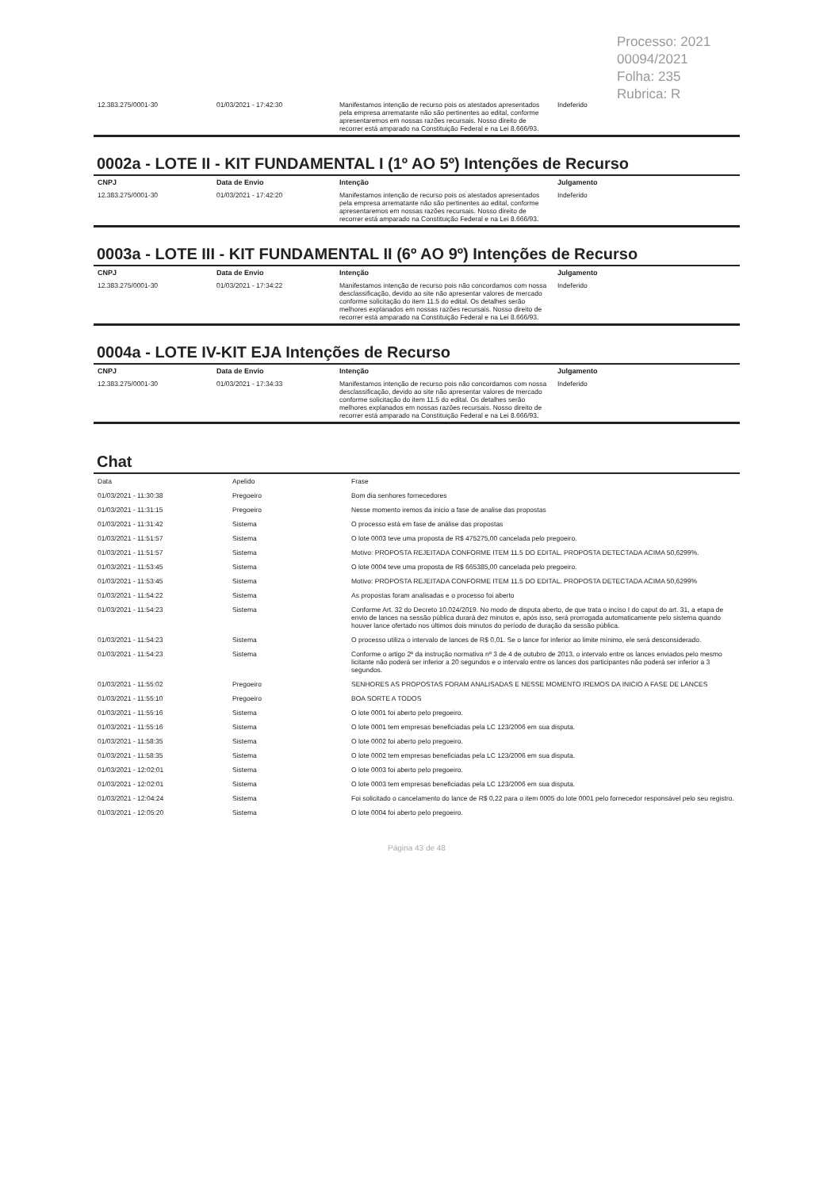Processo: 2021 00094/2021
Folha: 235
Rubrica: R
| 12.383.275/0001-30 | 01/03/2021 - 17:42:30 | Manifestamos intenção de recurso pois os atestados apresentados pela empresa arrematante não são pertinentes ao edital, conforme apresentaremos em nossas razões recursais. Nosso direito de recorrer está amparado na Constituição Federal e na Lei 8.666/93. | Indeferido |
0002a - LOTE II - KIT FUNDAMENTAL I (1º AO 5º) Intenções de Recurso
| CNPJ | Data de Envio | Intenção | Julgamento |
| --- | --- | --- | --- |
| 12.383.275/0001-30 | 01/03/2021 - 17:42:20 | Manifestamos intenção de recurso pois os atestados apresentados pela empresa arrematante não são pertinentes ao edital, conforme apresentaremos em nossas razões recursais. Nosso direito de recorrer está amparado na Constituição Federal e na Lei 8.666/93. | Indeferido |
0003a - LOTE III - KIT FUNDAMENTAL II (6º AO 9º) Intenções de Recurso
| CNPJ | Data de Envio | Intenção | Julgamento |
| --- | --- | --- | --- |
| 12.383.275/0001-30 | 01/03/2021 - 17:34:22 | Manifestamos intenção de recurso pois não concordamos com nossa desclassificação, devido ao site não apresentar valores de mercado conforme solicitação do item 11.5 do edital. Os detalhes serão melhores explanados em nossas razões recursais. Nosso direito de recorrer está amparado na Constituição Federal e na Lei 8.666/93. | Indeferido |
0004a - LOTE IV-KIT EJA Intenções de Recurso
| CNPJ | Data de Envio | Intenção | Julgamento |
| --- | --- | --- | --- |
| 12.383.275/0001-30 | 01/03/2021 - 17:34:33 | Manifestamos intenção de recurso pois não concordamos com nossa desclassificação, devido ao site não apresentar valores de mercado conforme solicitação do item 11.5 do edital. Os detalhes serão melhores explanados em nossas razões recursais. Nosso direito de recorrer está amparado na Constituição Federal e na Lei 8.666/93. | Indeferido |
Chat
| Data | Apelido | Frase |
| 01/03/2021 - 11:30:38 | Pregoeiro | Bom dia senhores fornecedores |
| 01/03/2021 - 11:31:15 | Pregoeiro | Nesse momento iremos da inicio a fase de analise das propostas |
| 01/03/2021 - 11:31:42 | Sistema | O processo está em fase de análise das propostas |
| 01/03/2021 - 11:51:57 | Sistema | O lote 0003 teve uma proposta de R$ 475275,00 cancelada pelo pregoeiro. |
| 01/03/2021 - 11:51:57 | Sistema | Motivo: PROPOSTA REJEITADA CONFORME ITEM 11.5 DO EDITAL. PROPOSTA DETECTADA ACIMA 50,6299%. |
| 01/03/2021 - 11:53:45 | Sistema | O lote 0004 teve uma proposta de R$ 665385,00 cancelada pelo pregoeiro. |
| 01/03/2021 - 11:53:45 | Sistema | Motivo: PROPOSTA REJEITADA CONFORME ITEM 11.5 DO EDITAL. PROPOSTA DETECTADA ACIMA 50,6299% |
| 01/03/2021 - 11:54:22 | Sistema | As propostas foram analisadas e o processo foi aberto |
| 01/03/2021 - 11:54:23 | Sistema | Conforme Art. 32 do Decreto 10.024/2019. No modo de disputa aberto, de que trata o inciso I do caput do art. 31, a etapa de envio de lances na sessão pública durará dez minutos e, após isso, será prorrogada automaticamente pelo sistema quando houver lance ofertado nos últimos dois minutos do período de duração da sessão pública. |
| 01/03/2021 - 11:54:23 | Sistema | O processo utiliza o intervalo de lances de R$ 0,01. Se o lance for inferior ao limite mínimo, ele será desconsiderado. |
| 01/03/2021 - 11:54:23 | Sistema | Conforme o artigo 2º da instrução normativa nº 3 de 4 de outubro de 2013, o intervalo entre os lances enviados pelo mesmo licitante não poderá ser inferior a 20 segundos e o intervalo entre os lances dos participantes não poderá ser inferior a 3 segundos. |
| 01/03/2021 - 11:55:02 | Pregoeiro | SENHORES AS PROPOSTAS FORAM ANALISADAS E NESSE MOMENTO IREMOS DA INICIO A FASE DE LANCES |
| 01/03/2021 - 11:55:10 | Pregoeiro | BOA SORTE A TODOS |
| 01/03/2021 - 11:55:16 | Sistema | O lote 0001 foi aberto pelo pregoeiro. |
| 01/03/2021 - 11:55:16 | Sistema | O lote 0001 tem empresas beneficiadas pela LC 123/2006 em sua disputa. |
| 01/03/2021 - 11:58:35 | Sistema | O lote 0002 foi aberto pelo pregoeiro. |
| 01/03/2021 - 11:58:35 | Sistema | O lote 0002 tem empresas beneficiadas pela LC 123/2006 em sua disputa. |
| 01/03/2021 - 12:02:01 | Sistema | O lote 0003 foi aberto pelo pregoeiro. |
| 01/03/2021 - 12:02:01 | Sistema | O lote 0003 tem empresas beneficiadas pela LC 123/2006 em sua disputa. |
| 01/03/2021 - 12:04:24 | Sistema | Foi solicitado o cancelamento do lance de R$ 0,22 para o item 0005 do lote 0001 pelo fornecedor responsável pelo seu registro. |
| 01/03/2021 - 12:05:20 | Sistema | O lote 0004 foi aberto pelo pregoeiro. |
Página 43 de 48